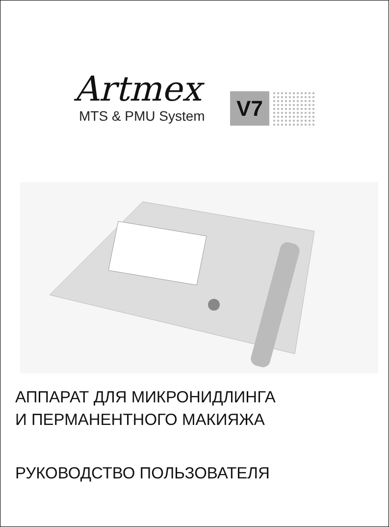Artmex
MTS & PMU System
V7
АППАРАТ ДЛЯ МИКРОНИДЛИНГА
И ПЕРМАНЕНТНОГО МАКИЯЖА
РУКОВОДСТВО ПОЛЬЗОВАТЕЛЯ